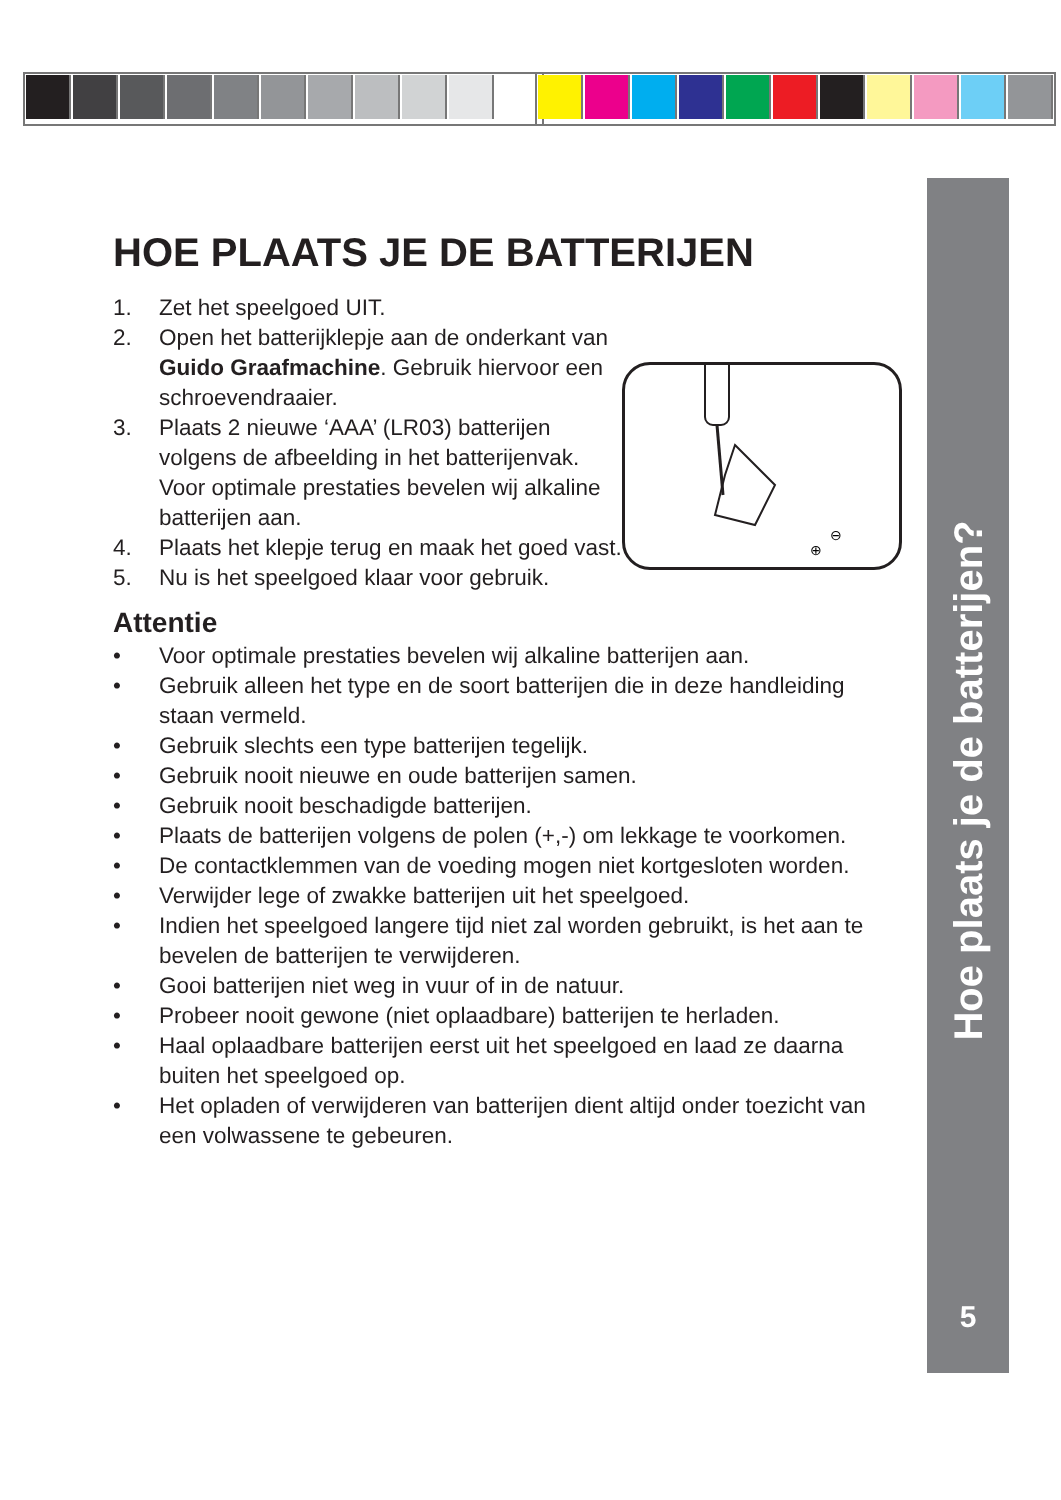HOE PLAATS JE DE BATTERIJEN
1. Zet het speelgoed UIT.
2. Open het batterijklepje aan de onderkant van Guido Graafmachine. Gebruik hiervoor een schroevendraaier.
3. Plaats 2 nieuwe ‘AAA’ (LR03) batterijen volgens de afbeelding in het batterijenvak. Voor optimale prestaties bevelen wij alkaline batterijen aan.
4. Plaats het klepje terug en maak het goed vast.
5. Nu is het speelgoed klaar voor gebruik.
Attentie
• Voor optimale prestaties bevelen wij alkaline batterijen aan.
• Gebruik alleen het type en de soort batterijen die in deze handleiding staan vermeld.
• Gebruik slechts een type batterijen tegelijk.
• Gebruik nooit nieuwe en oude batterijen samen.
• Gebruik nooit beschadigde batterijen.
• Plaats de batterijen volgens de polen (+,-) om lekkage te voorkomen.
• De contactklemmen van de voeding mogen niet kortgesloten worden.
• Verwijder lege of zwakke batterijen uit het speelgoed.
• Indien het speelgoed langere tijd niet zal worden gebruikt, is het aan te bevelen de batterijen te verwijderen.
• Gooi batterijen niet weg in vuur of in de natuur.
• Probeer nooit gewone (niet oplaadbare) batterijen te herladen.
• Haal oplaadbare batterijen eerst uit het speelgoed en laad ze daarna buiten het speelgoed op.
• Het opladen of verwijderen van batterijen dient altijd onder toezicht van een volwassene te gebeuren.
⊕
⊖
Hoe plaats je de batterijen?
5